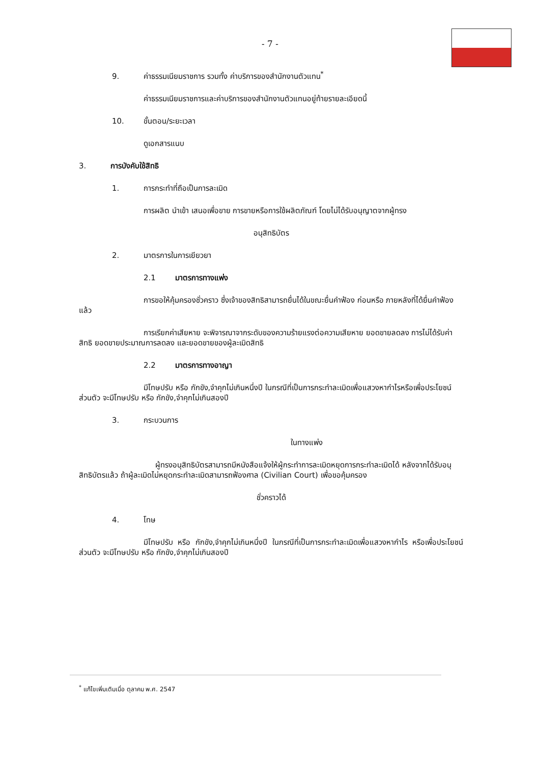- 7 -
9. ค่าธรรมเนียมราชการ รวมทั้ง ค่าบริการของสำนักงานตัวแทน<sup>*</sup>
ค่าธรรมเนียมราชการและค่าบริการของสำนักงานตัวแทนอยู่ท้ายรายละเอียดนี้
10. ขั้นตอน/ระยะเวลา
ดูเอกสารแนบ
3. การบังคับใช้สิทธิ
1. การกระทำที่ถือเป็นการละเมิด
การผลิต นำเข้า เสนอเพื่อขาย การขายหรือการใช้ผลิตภัณฑ์ โดยไม่ได้รับอนุญาตจากผู้ทรง
อนุสิทธิบัตร
2. มาตรการในการเยียวยา
2.1 มาตรการทางแพ่ง
การขอให้คุ้มครองชั่วคราว ซึ่งเจ้าของสิทธิสามารถยื่นได้ในขณะยื่นคำฟ้อง ก่อนหรือ ภายหลังที่ได้ยื่นคำฟ้องแล้ว
การเรียกค่าเสียหาย จะพิจารณาจากระดับของความร้ายแรงต่อความเสียหาย ยอดขายลดลง การไม่ได้รับค่าสิทธิ ยอดขายประมาณการลดลง และยอดขายของผู้ละเมิดสิทธิ
2.2 มาตรการทางอาญา
มีโทษปรับ หรือ กักขัง,จำคุกไม่เกินหนึ่งปี ในกรณีที่เป็นการกระทำละเมิดเพื่อแสวงหากำไรหรือเพื่อประโยชน์ส่วนตัว จะมีโทษปรับ หรือ กักขัง,จำคุกไม่เกินสองปี
3. กระบวนการ
ในทางแพ่ง
ผู้ทรงอนุสิทธิบัตรสามารถมีหนังสือแจ้งให้ผู้กระทำการละเมิดหยุดการกระทำละเมิดได้ หลังจากได้รับอนุสิทธิบัตรแล้ว ถ้าผู้ละเมิดไม่หยุดกระทำละเมิดสามารถฟ้องศาล (Civilian Court) เพื่อขอคุ้มครอง
ชั่วคราวได้
4. โทษ
มีโทษปรับ หรือ กักขัง,จำคุกไม่เกินหนึ่งปี ในกรณีที่เป็นการกระทำละเมิดเพื่อแสวงหากำไร หรือเพื่อประโยชน์ส่วนตัว จะมีโทษปรับ หรือ กักขัง,จำคุกไม่เกินสองปี
<sup>*</sup> แก้ไขเพิ่มเติมเมื่อ ตุลาคม พ.ศ. 2547